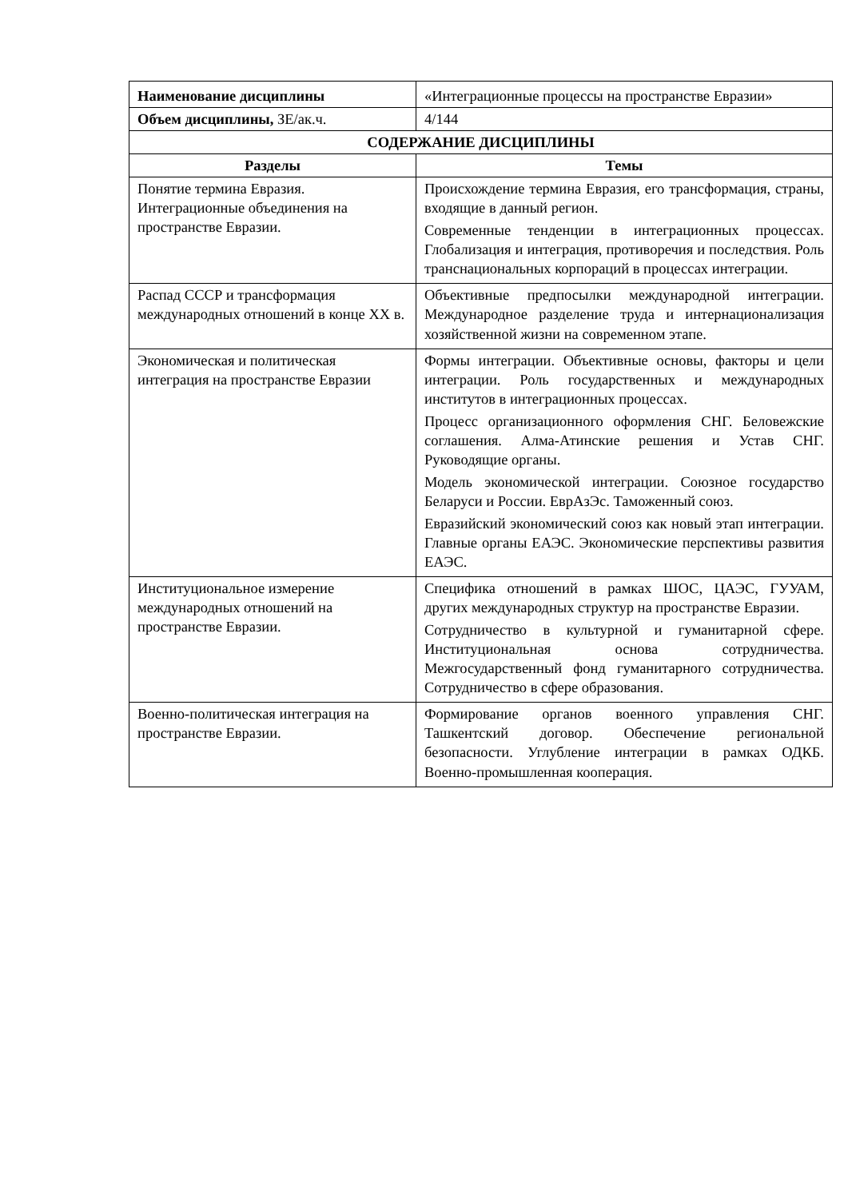| Наименование дисциплины | «Интеграционные процессы на пространстве Евразии» |
| Объем дисциплины, ЗЕ/ак.ч. | 4/144 |
| СОДЕРЖАНИЕ ДИСЦИПЛИНЫ | |
| Разделы | Темы |
| Понятие термина Евразия. Интеграционные объединения на пространстве Евразии. | Происхождение термина Евразия, его трансформация, страны, входящие в данный регион. Современные тенденции в интеграционных процессах. Глобализация и интеграция, противоречия и последствия. Роль транснациональных корпораций в процессах интеграции. |
| Распад СССР и трансформация международных отношений в конце XX в. | Объективные предпосылки международной интеграции. Международное разделение труда и интернационализация хозяйственной жизни на современном этапе. |
| Экономическая и политическая интеграция на пространстве Евразии | Формы интеграции. Объективные основы, факторы и цели интеграции. Роль государственных и международных институтов в интеграционных процессах. Процесс организационного оформления СНГ. Беловежские соглашения. Алма-Атинские решения и Устав СНГ. Руководящие органы. Модель экономической интеграции. Союзное государство Беларуси и России. ЕврАзЭс. Таможенный союз. Евразийский экономический союз как новый этап интеграции. Главные органы ЕАЭС. Экономические перспективы развития ЕАЭС. |
| Институциональное измерение международных отношений на пространстве Евразии. | Специфика отношений в рамках ШОС, ЦАЭС, ГУУАМ, других международных структур на пространстве Евразии. Сотрудничество в культурной и гуманитарной сфере. Институциональная основа сотрудничества. Межгосударственный фонд гуманитарного сотрудничества. Сотрудничество в сфере образования. |
| Военно-политическая интеграция на пространстве Евразии. | Формирование органов военного управления СНГ. Ташкентский договор. Обеспечение региональной безопасности. Углубление интеграции в рамках ОДКБ. Военно-промышленная кооперация. |